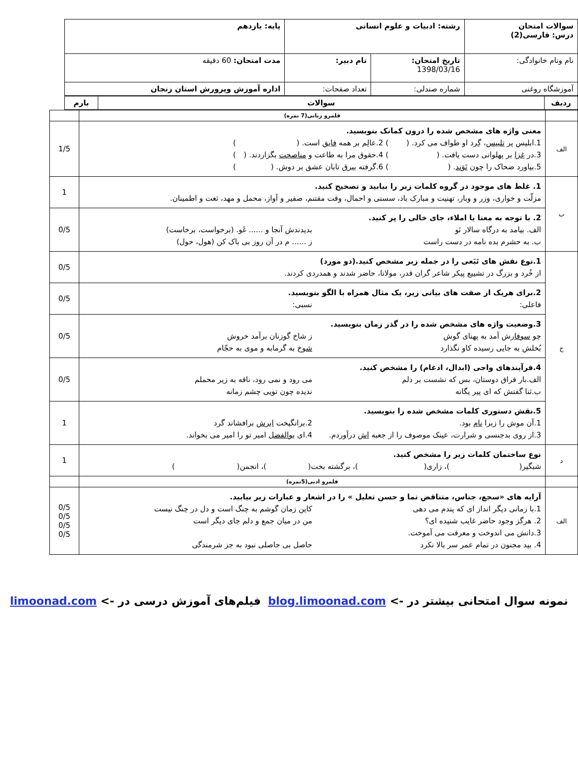| سوالات امتحان درس: فارسی(2) | رشته: ادبیات و علوم انسانی | | پایه: یازدهم |
| نام ونام خانوادگی: | تاریخ امتحان: 1398/03/16 | نام دبیر: | مدت امتحان: 60 دقیقه |
| آموزشگاه روغنی | شماره صندلی: | تعداد صفحات: | اداره آموزش وپرورش استان زنجان |
| ردیف | سوالات | بارم |
| --- | --- | --- |
| | قلمرو زبانی(7 نمره) | |
| الف | معنی واژه های مشخص شده را درون کمانک بنویسید. 1.ابلیس پر تلبیس ، گِرد او طواف می کرد. ( ) 2.عالِم بر همه فایق است. ( ) 3.در غزا بر پهلوانی دست یافت. ( ) 4.حقوق مرا به طاعت و مناصحت بگزاردند. ( ) 5.بیاورد ضحاک را چون نَوَند . ( ) 6.گرفته بیرق تابان عشق بر دوش. ( ) | 1/5 |
| ب | 1. غلط های موجود در گروه کلمات زیر را بیابید و تصحیح کنید. مزلّت و خواری، وزر و وبار، تهنیت و مبارک باد، سستی و احمال، وقت مقتنم، صفیر و آواز، محمل و مهد، ثغت و اطمینان. | 1 |
| | 2. با توجه به معنا یا املاء، جای خالی را پر کنید. الف. بیامد به درگاه سالار نَو بدیدندش آنجا و ...... غَو. (برخواست، برخاست) ب. به حشرم بده نامه در دست راست ز ...... م در آن روز بی باک کن (هول، حول) | 0/5 |
| ج | 1.نوع نقش های تَبَعی را در جمله زیر مشخص کنید.(دو مورد) از خُرد و بزرگ در تشییع پیکر شاعر گران قدر، مولانا، حاضر شدند و همدردی کردند. | 0/5 |
| | 2.برای هریک از صفت های بیانی زیر، یک مثال همراه با الگو بنویسید. فاعلی: نسبی: | 0/5 |
| | 3.وضعیت واژه های مشخص شده را در گذر زمان بنویسید. چو سوفار ش آمد به پهنای گوش ز شاخ گوزنان برآمد خروش بُخلش به جایی رسیده کاو نگذارد شوخ به گرمابه و موی به حجّام | 0/5 |
| | 4.فرآیندهای واجی (ابدال، ادغام) را مشخص کنید. الف.بار فراق دوستان، بس که نشست بر دلم می رود و نمی رود، ناقه به زیر محملم ب.ثنا گفتش که ای پیر یگانه ندیده چون تویی چشم زمانه | 0/5 |
| | 5.نقش دستوری کلمات مشخص شده را بنویسید. 1.آن موش را زبرا نام بود. 2.برانگیخت ابرش برافشاند گرد 3.از روی بدجنسی و شرارت، عینک موصوف را از جعبه اش درآوردم. 4.ای بوالفضل امیر تو را امیر می بخواند. | 1 |
| د | نوع ساختمان کلمات زیر را مشخص کنید. شبگیر( )، زاری( )، برگشته بخت( )، انجمن( ) | 1 |
| | قلمرو ادبی(5نمره) | |
| الف | آرایه های «سجع، جناس، متناقض نما و حسن تعلیل » را در اشعار و عبارات زیر بیابید. 1.با زمانی دیگر انداز ای که پندم می دهی کاین زمان گوشم به چنگ است و دل در چنگ نیست 2. هرگز وجود حاضر غایب شنیده ای؟ من در میان جمع و دلم جای دیگر است 3.دانش می اندوخت و معرفت می آموخت. 4. بید مجنون در تمام عمر سر بالا نکرد حاصل بی حاصلی نبود به جز شرمندگی | 0/5 0/5 0/5 0/5 |
نمونه سوال امتحانی بیشتر در -> blog.limoonad.com فیلم‌های آموزش درسی در -> limoonad.com